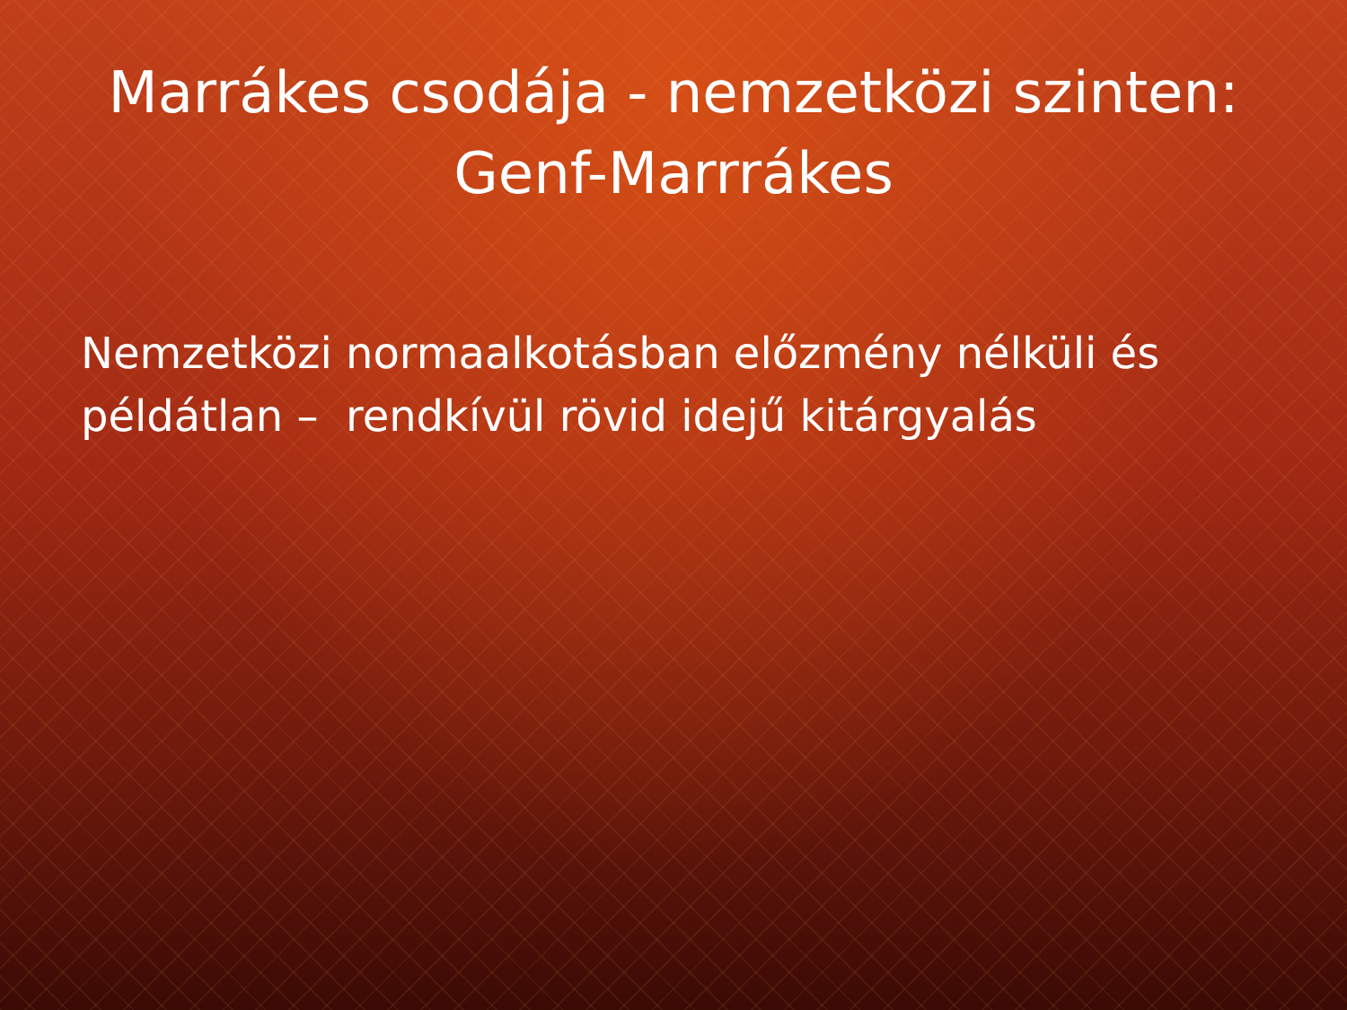Marrákes csodája - nemzetközi szinten:
Genf-Marrrákes
Nemzetközi normaalkotásban előzmény nélküli és példátlan – rendkívül rövid idejű kitárgyalás